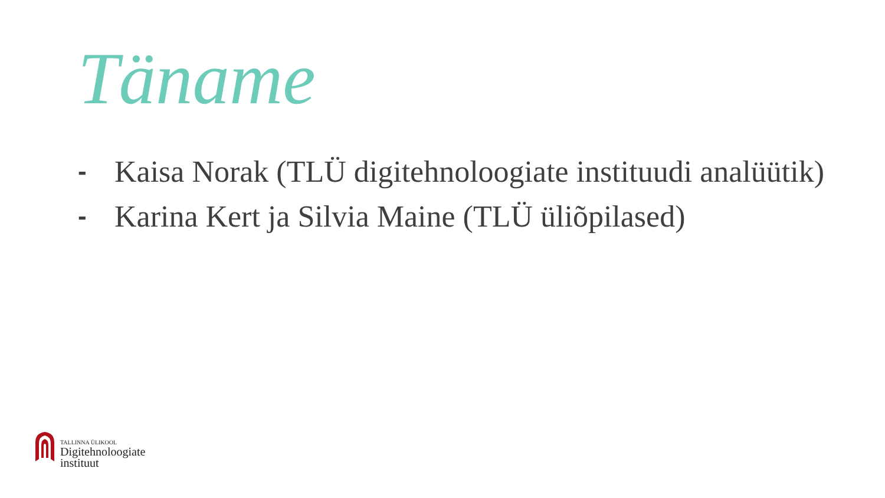Täname
- Kaisa Norak (TLÜ digitehnoloogiate instituudi analüütik)
- Karina Kert ja Silvia Maine (TLÜ üliõpilased)
TALLINNA ÜLIKOOL
Digitehnoloogiate
instituut